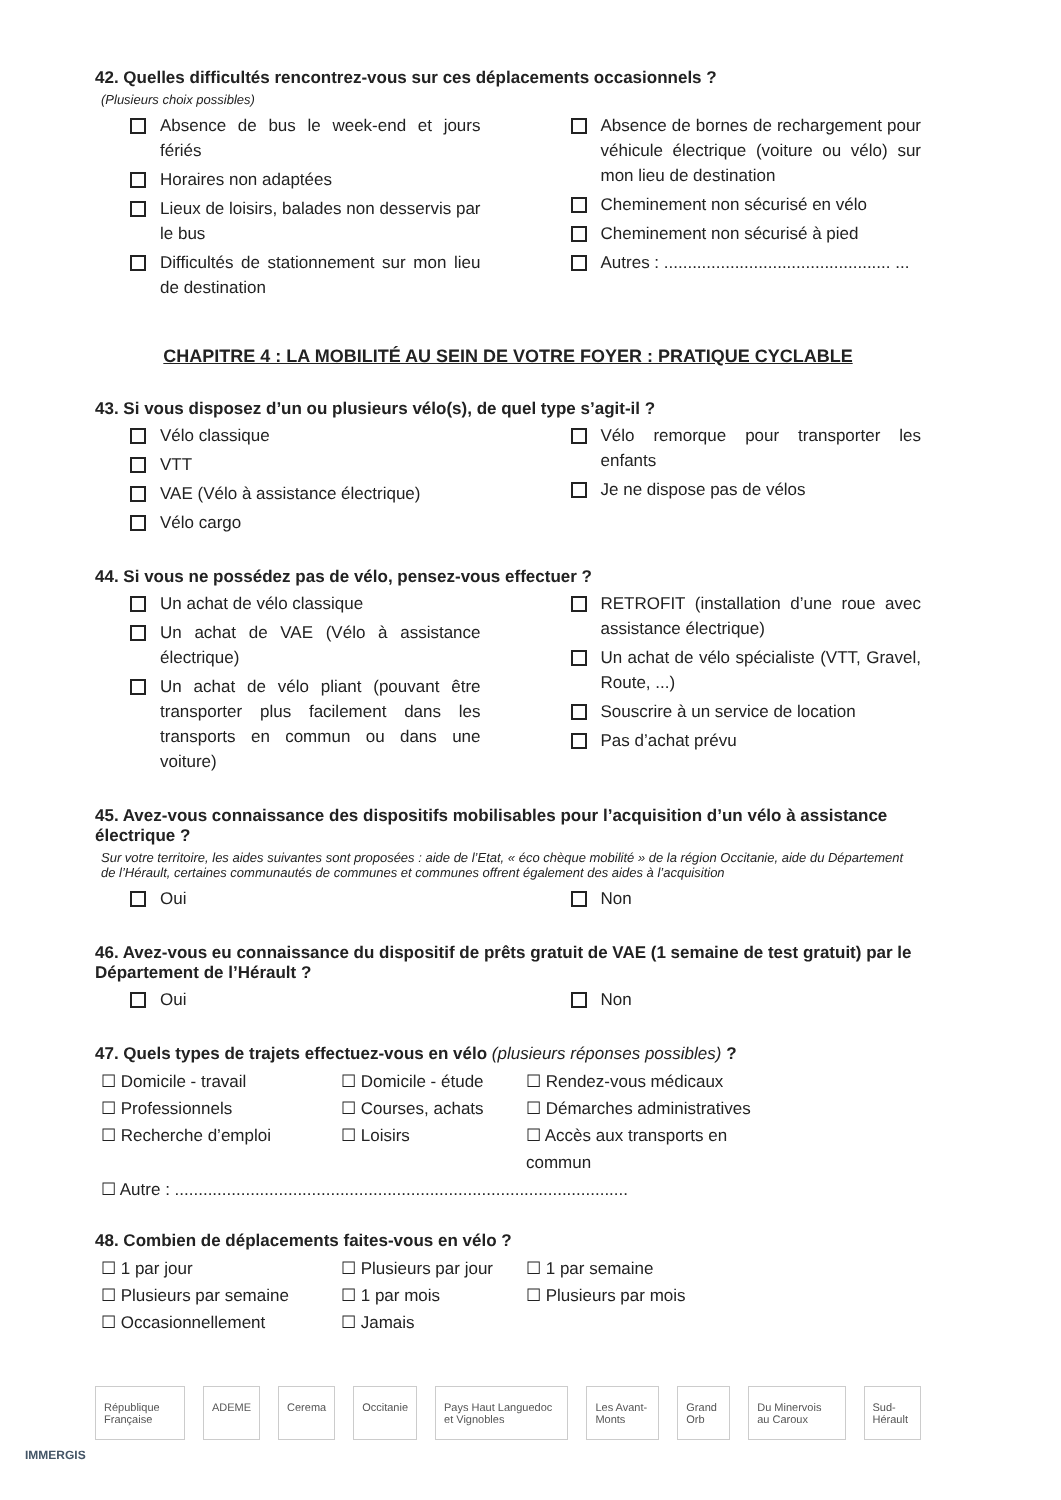42. Quelles difficultés rencontrez-vous sur ces déplacements occasionnels ?
(Plusieurs choix possibles)
Absence de bus le week-end et jours fériés
Horaires non adaptées
Lieux de loisirs, balades non desservis par le bus
Difficultés de stationnement sur mon lieu de destination
Absence de bornes de rechargement pour véhicule électrique (voiture ou vélo) sur mon lieu de destination
Cheminement non sécurisé en vélo
Cheminement non sécurisé à pied
Autres : ................................................ ...
CHAPITRE 4 : LA MOBILITÉ AU SEIN DE VOTRE FOYER : PRATIQUE CYCLABLE
43. Si vous disposez d’un ou plusieurs vélo(s), de quel type s’agit-il ?
Vélo classique
VTT
VAE (Vélo à assistance électrique)
Vélo cargo
Vélo remorque pour transporter les enfants
Je ne dispose pas de vélos
44. Si vous ne possédez pas de vélo, pensez-vous effectuer ?
Un achat de vélo classique
Un achat de VAE (Vélo à assistance électrique)
Un achat de vélo pliant (pouvant être transporter plus facilement dans les transports en commun ou dans une voiture)
RETROFIT (installation d’une roue avec assistance électrique)
Un achat de vélo spécialiste (VTT, Gravel, Route, ...)
Souscrire à un service de location
Pas d’achat prévu
45. Avez-vous connaissance des dispositifs mobilisables pour l’acquisition d’un vélo à assistance électrique ?
Sur votre territoire, les aides suivantes sont proposées : aide de l’Etat, « éco chèque mobilité » de la région Occitanie, aide du Département de l’Hérault, certaines communautés de communes et communes offrent également des aides à l’acquisition
Oui Non
46. Avez-vous eu connaissance du dispositif de prêts gratuit de VAE (1 semaine de test gratuit) par le Département de l’Hérault ?
Oui Non
47. Quels types de trajets effectuez-vous en vélo (plusieurs réponses possibles) ?
☐ Domicile - travail
☐ Domicile - étude
☐ Rendez-vous médicaux
☐ Professionnels
☐ Courses, achats
☐ Démarches administratives
☐ Recherche d’emploi
☐ Loisirs
☐ Accès aux transports en commun
☐ Autre : ................................................................................................
48. Combien de déplacements faites-vous en vélo ?
☐ 1 par jour
☐ Plusieurs par jour
☐ 1 par semaine
☐ Plusieurs par semaine
☐ 1 par mois
☐ Plusieurs par mois
☐ Occasionnellement
☐ Jamais
République Française ADEME Cerema Occitanie Pays Haut Languedoc et Vignobles Les Avant-Monts Grand Orb Du Minervois au Caroux Sud-Hérault
IMMERGIS